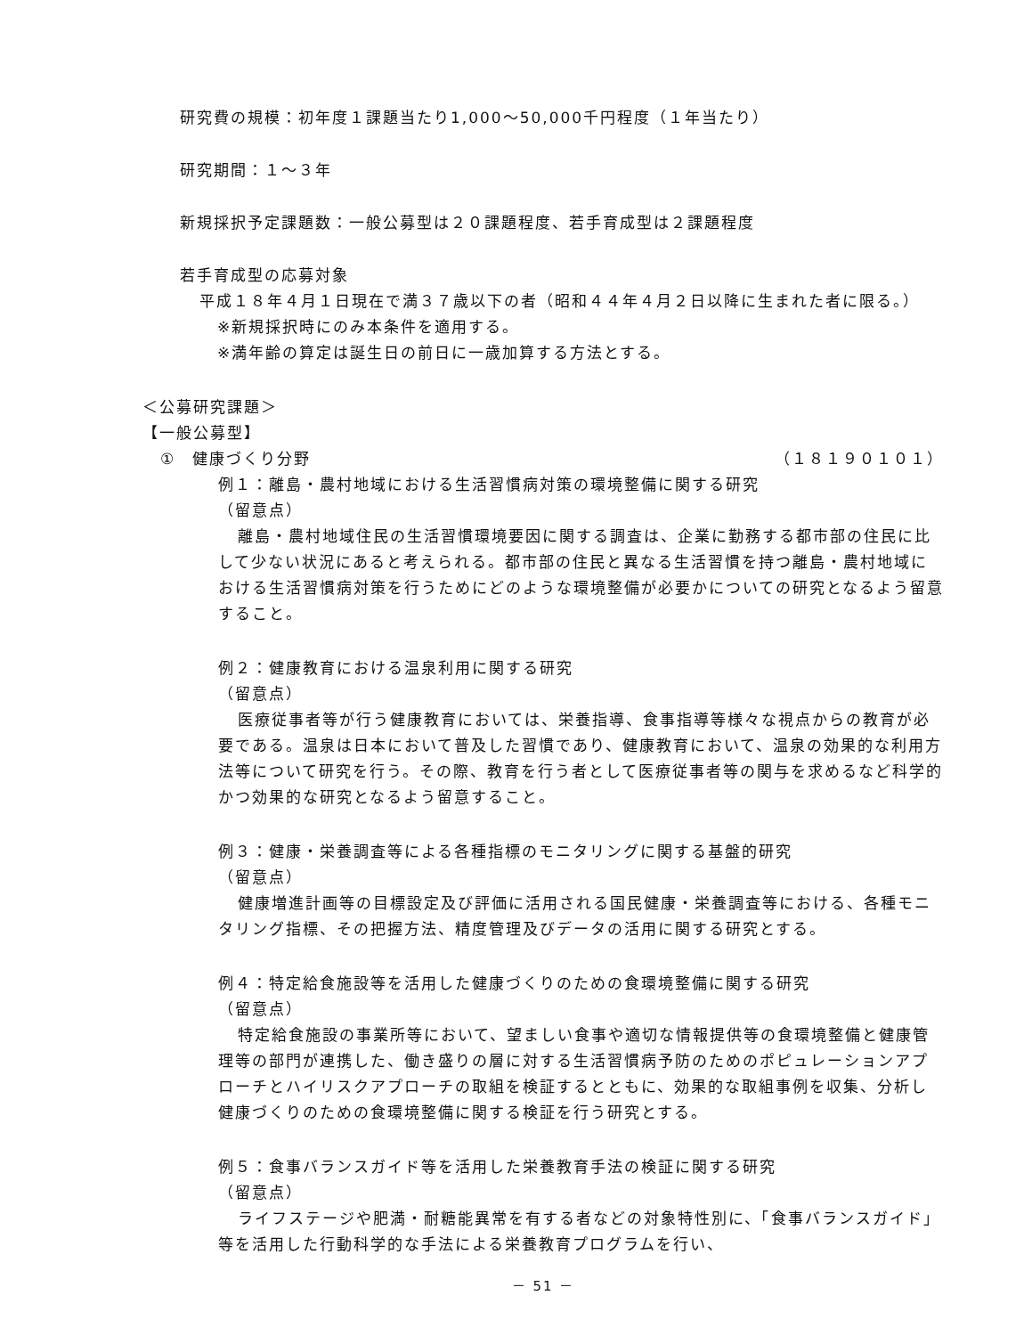研究費の規模：初年度１課題当たり1,000～50,000千円程度（１年当たり）
研究期間：１～３年
新規採択予定課題数：一般公募型は２０課題程度、若手育成型は２課題程度
若手育成型の応募対象
平成１８年４月１日現在で満３７歳以下の者（昭和４４年４月２日以降に生まれた者に限る。）
※新規採択時にのみ本条件を適用する。
※満年齢の算定は誕生日の前日に一歳加算する方法とする。
＜公募研究課題＞
【一般公募型】
①　健康づくり分野 （１８１９０１０１）
例１：離島・農村地域における生活習慣病対策の環境整備に関する研究
（留意点）
離島・農村地域住民の生活習慣環境要因に関する調査は、企業に勤務する都市部の住民に比して少ない状況にあると考えられる。都市部の住民と異なる生活習慣を持つ離島・農村地域における生活習慣病対策を行うためにどのような環境整備が必要かについての研究となるよう留意すること。
例２：健康教育における温泉利用に関する研究
（留意点）
医療従事者等が行う健康教育においては、栄養指導、食事指導等様々な視点からの教育が必要である。温泉は日本において普及した習慣であり、健康教育において、温泉の効果的な利用方法等について研究を行う。その際、教育を行う者として医療従事者等の関与を求めるなど科学的かつ効果的な研究となるよう留意すること。
例３：健康・栄養調査等による各種指標のモニタリングに関する基盤的研究
（留意点）
健康増進計画等の目標設定及び評価に活用される国民健康・栄養調査等における、各種モニタリング指標、その把握方法、精度管理及びデータの活用に関する研究とする。
例４：特定給食施設等を活用した健康づくりのための食環境整備に関する研究
（留意点）
特定給食施設の事業所等において、望ましい食事や適切な情報提供等の食環境整備と健康管理等の部門が連携した、働き盛りの層に対する生活習慣病予防のためのポピュレーションアプローチとハイリスクアプローチの取組を検証するとともに、効果的な取組事例を収集、分析し健康づくりのための食環境整備に関する検証を行う研究とする。
例５：食事バランスガイド等を活用した栄養教育手法の検証に関する研究
（留意点）
ライフステージや肥満・耐糖能異常を有する者などの対象特性別に、「食事バランスガイド」等を活用した行動科学的な手法による栄養教育プログラムを行い、
－ 51 －